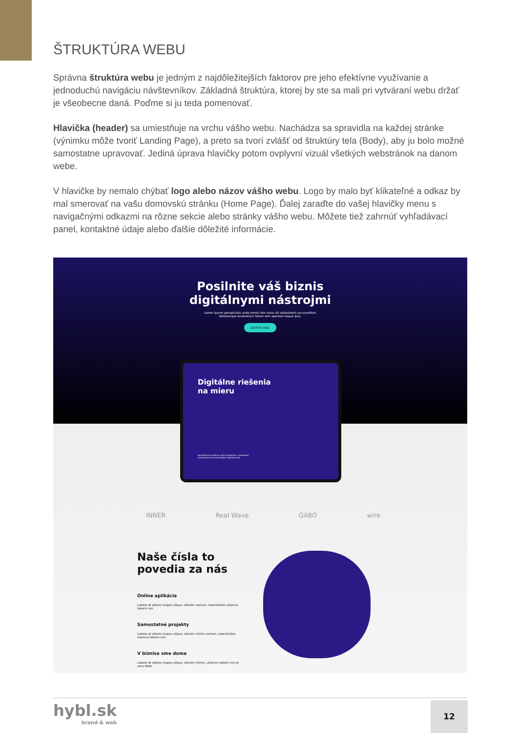ŠTRUKTÚRA WEBU
Správna štruktúra webu je jedným z najdôležitejších faktorov pre jeho efektívne využívanie a jednoduchú navigáciu návštevníkov. Základná štruktúra, ktorej by ste sa mali pri vytváraní webu držať je všeobecne daná. Poďme si ju teda pomenovať.
Hlavička (header) sa umiestňuje na vrchu vášho webu. Nachádza sa spravidla na každej stránke (výnimku môže tvoriť Landing Page), a preto sa tvorí zvlášť od štruktúry tela (Body), aby ju bolo možné samostatne upravovať. Jediná úprava hlavičky potom ovplyvní vizuál všetkých webstránok na danom webe.
V hlavičke by nemalo chýbať logo alebo názov vášho webu. Logo by malo byť klikateľné a odkaz by mal smerovať na vašu domovskú stránku (Home Page). Ďalej zaraďte do vašej hlavičky menu s navigačnými odkazmi na rôzne sekcie alebo stránky vášho webu. Môžete tiež zahrnúť vyhľadávací panel, kontaktné údaje alebo ďalšie dôležité informácie.
Posilnite váš biznis
digitálnymi nástrojmi
Lorem ipsum perspiciatis unde omnis iste natus sit voluptatem accusantium
doloremque laudantium totam rem aperiam eaque ipsa.
ZISTITE VIAC
Digitálne riešenia
na mieru
Nachádzame riešenia vašich problémov v podnikaní,
prostredníctvom prostriedkov digitálnej éry.
INNER Real Wave GABO wire
Naše čísla to povedia za nás
Online aplikácia
Labore et dolore magna aliqua. Utenim veniam, exercitation ullamco laboris nisi.
Samostatné projekty
Labore et dolore magna aliqua. Utenim minim veniam, exercitation ullamco laboris nisi.
V biznise sme doma
Labore et dolore magna aliqua. Utenim minim, ullamco laboris nisi et umo dolor.
hybl.sk
brand & web
12